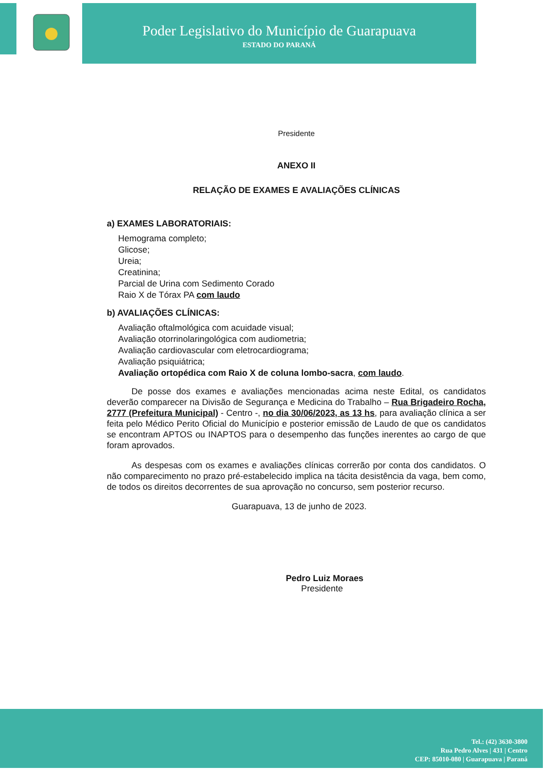Poder Legislativo do Município de Guarapuava
ESTADO DO PARANÁ
Presidente
ANEXO II
RELAÇÃO DE EXAMES E AVALIAÇÕES CLÍNICAS
a) EXAMES LABORATORIAIS:
Hemograma completo;
Glicose;
Ureia;
Creatinina;
Parcial de Urina com Sedimento Corado
Raio X de Tórax PA com laudo
b) AVALIAÇÕES CLÍNICAS:
Avaliação oftalmológica com acuidade visual;
Avaliação otorrinolaringológica com audiometria;
Avaliação cardiovascular com eletrocardiograma;
Avaliação psiquiátrica;
Avaliação ortopédica com Raio X de coluna lombo-sacra, com laudo.
De posse dos exames e avaliações mencionadas acima neste Edital, os candidatos deverão comparecer na Divisão de Segurança e Medicina do Trabalho – Rua Brigadeiro Rocha, 2777 (Prefeitura Municipal) - Centro -, no dia 30/06/2023, as 13 hs, para avaliação clínica a ser feita pelo Médico Perito Oficial do Município e posterior emissão de Laudo de que os candidatos se encontram APTOS ou INAPTOS para o desempenho das funções inerentes ao cargo de que foram aprovados.
As despesas com os exames e avaliações clínicas correrão por conta dos candidatos. O não comparecimento no prazo pré-estabelecido implica na tácita desistência da vaga, bem como, de todos os direitos decorrentes de sua aprovação no concurso, sem posterior recurso.
Guarapuava, 13 de junho de 2023.
Pedro Luiz Moraes
Presidente
Tel.: (42) 3630-3800
Rua Pedro Alves | 431 | Centro
CEP: 85010-080 | Guarapuava | Paraná